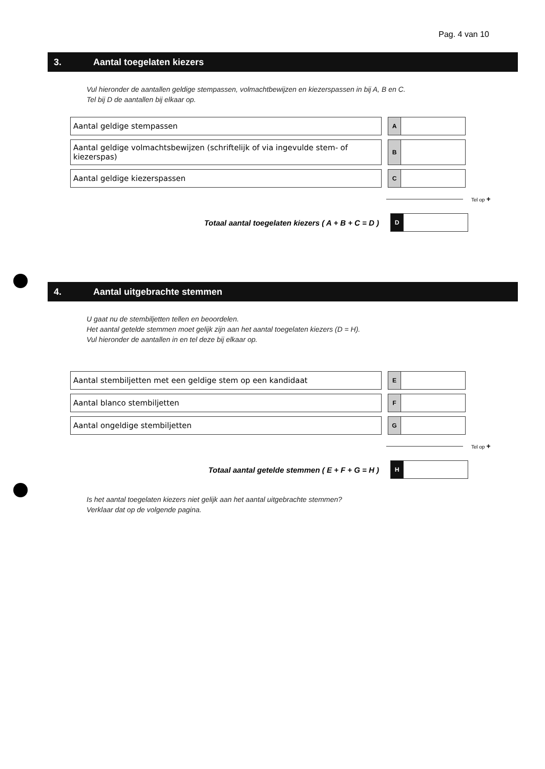Pag. 4 van 10
3. Aantal toegelaten kiezers
Vul hieronder de aantallen geldige stempassen, volmachtbewijzen en kiezerspassen in bij A, B en C.
Tel bij D de aantallen bij elkaar op.
Aantal geldige stempassen
A
Aantal geldige volmachtsbewijzen (schriftelijk of via ingevulde stem- of kiezerspas)
B
Aantal geldige kiezerspassen
C
Tel op +
Totaal aantal toegelaten kiezers ( A + B + C = D )
D
4. Aantal uitgebrachte stemmen
U gaat nu de stembiljetten tellen en beoordelen.
Het aantal getelde stemmen moet gelijk zijn aan het aantal toegelaten kiezers (D = H).
Vul hieronder de aantallen in en tel deze bij elkaar op.
Aantal stembiljetten met een geldige stem op een kandidaat
E
Aantal blanco stembiljetten
F
Aantal ongeldige stembiljetten
G
Tel op +
Totaal aantal getelde stemmen ( E + F + G = H )
H
Is het aantal toegelaten kiezers niet gelijk aan het aantal uitgebrachte stemmen?
Verklaar dat op de volgende pagina.